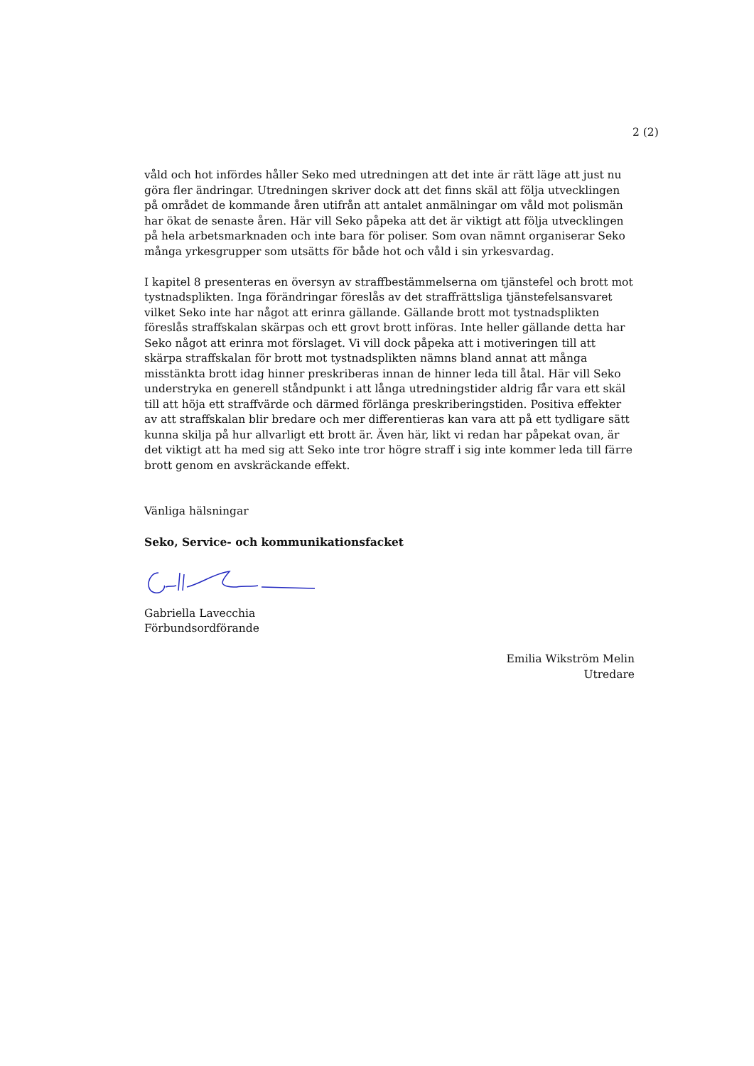2 (2)
våld och hot infördes håller Seko med utredningen att det inte är rätt läge att just nu göra fler ändringar. Utredningen skriver dock att det finns skäl att följa utvecklingen på området de kommande åren utifrån att antalet anmälningar om våld mot polismän har ökat de senaste åren. Här vill Seko påpeka att det är viktigt att följa utvecklingen på hela arbetsmarknaden och inte bara för poliser. Som ovan nämnt organiserar Seko många yrkesgrupper som utsätts för både hot och våld i sin yrkesvardag.
I kapitel 8 presenteras en översyn av straffbestämmelserna om tjänstefel och brott mot tystnadsplikten. Inga förändringar föreslås av det straffrättsliga tjänstefelsansvaret vilket Seko inte har något att erinra gällande. Gällande brott mot tystnadsplikten föreslås straffskalan skärpas och ett grovt brott införas. Inte heller gällande detta har Seko något att erinra mot förslaget. Vi vill dock påpeka att i motiveringen till att skärpa straffskalan för brott mot tystnadsplikten nämns bland annat att många misstänkta brott idag hinner preskriberas innan de hinner leda till åtal. Här vill Seko understryka en generell ståndpunkt i att långa utredningstider aldrig får vara ett skäl till att höja ett straffvärde och därmed förlänga preskriberingstiden. Positiva effekter av att straffskalan blir bredare och mer differentieras kan vara att på ett tydligare sätt kunna skilja på hur allvarligt ett brott är. Även här, likt vi redan har påpekat ovan, är det viktigt att ha med sig att Seko inte tror högre straff i sig inte kommer leda till färre brott genom en avskräckande effekt.
Vänliga hälsningar
Seko, Service- och kommunikationsfacket
Gabriella Lavecchia
Förbundsordförande
Emilia Wikström Melin
Utredare